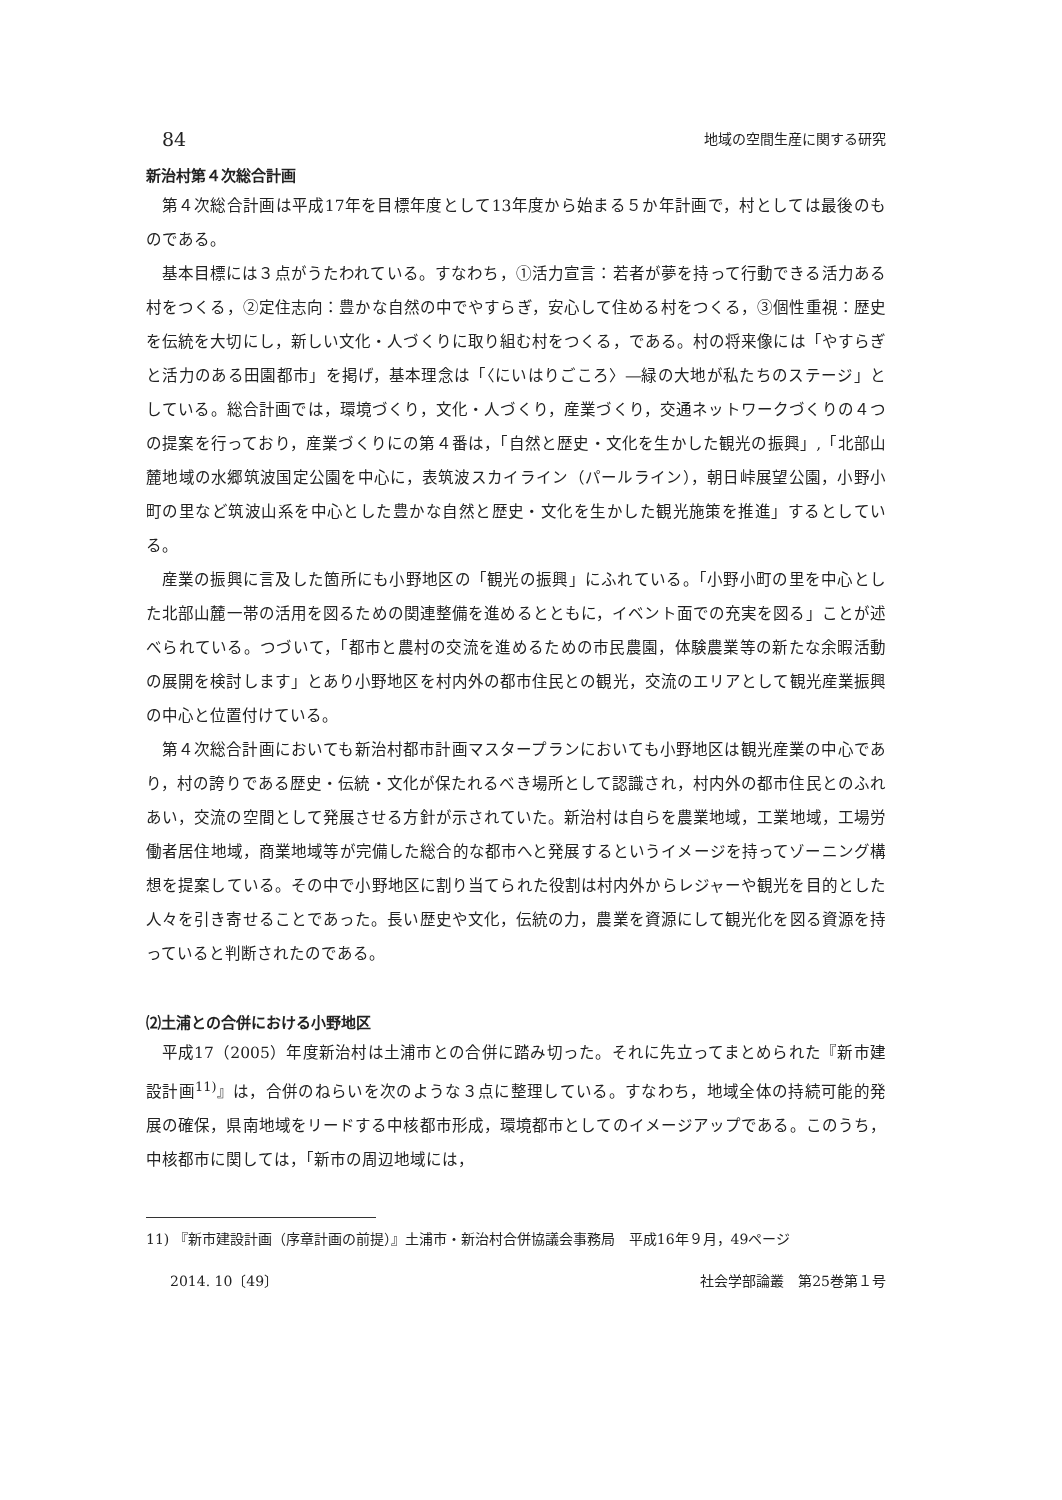84 地域の空間生産に関する研究
新治村第４次総合計画
第４次総合計画は平成17年を目標年度として13年度から始まる５か年計画で，村としては最後のものである。
基本目標には３点がうたわれている。すなわち，①活力宣言：若者が夢を持って行動できる活力ある村をつくる，②定住志向：豊かな自然の中でやすらぎ，安心して住める村をつくる，③個性重視：歴史を伝統を大切にし，新しい文化・人づくりに取り組む村をつくる，である。村の将来像には「やすらぎと活力のある田園都市」を掲げ，基本理念は「〈にいはりごころ〉―緑の大地が私たちのステージ」としている。総合計画では，環境づくり，文化・人づくり，産業づくり，交通ネットワークづくりの４つの提案を行っており，産業づくりにの第４番は，「自然と歴史・文化を生かした観光の振興」,「北部山麓地域の水郷筑波国定公園を中心に，表筑波スカイライン（パールライン），朝日峠展望公園，小野小町の里など筑波山系を中心とした豊かな自然と歴史・文化を生かした観光施策を推進」するとしている。
産業の振興に言及した箇所にも小野地区の「観光の振興」にふれている。「小野小町の里を中心とした北部山麓一帯の活用を図るための関連整備を進めるとともに，イベント面での充実を図る」ことが述べられている。つづいて，「都市と農村の交流を進めるための市民農園，体験農業等の新たな余暇活動の展開を検討します」とあり小野地区を村内外の都市住民との観光，交流のエリアとして観光産業振興の中心と位置付けている。
第４次総合計画においても新治村都市計画マスタープランにおいても小野地区は観光産業の中心であり，村の誇りである歴史・伝統・文化が保たれるべき場所として認識され，村内外の都市住民とのふれあい，交流の空間として発展させる方針が示されていた。新治村は自らを農業地域，工業地域，工場労働者居住地域，商業地域等が完備した総合的な都市へと発展するというイメージを持ってゾーニング構想を提案している。その中で小野地区に割り当てられた役割は村内外からレジャーや観光を目的とした人々を引き寄せることであった。長い歴史や文化，伝統の力，農業を資源にして観光化を図る資源を持っていると判断されたのである。
⑵土浦との合併における小野地区
平成17（2005）年度新治村は土浦市との合併に踏み切った。それに先立ってまとめられた『新市建設計画<sup>11)</sup>』は，合併のねらいを次のような３点に整理している。すなわち，地域全体の持続可能的発展の確保，県南地域をリードする中核都市形成，環境都市としてのイメージアップである。このうち，中核都市に関しては，「新市の周辺地域には，
11) 『新市建設計画（序章計画の前提）』土浦市・新治村合併協議会事務局　平成16年９月，49ページ
2014. 10〔49〕 社会学部論叢　第25巻第１号